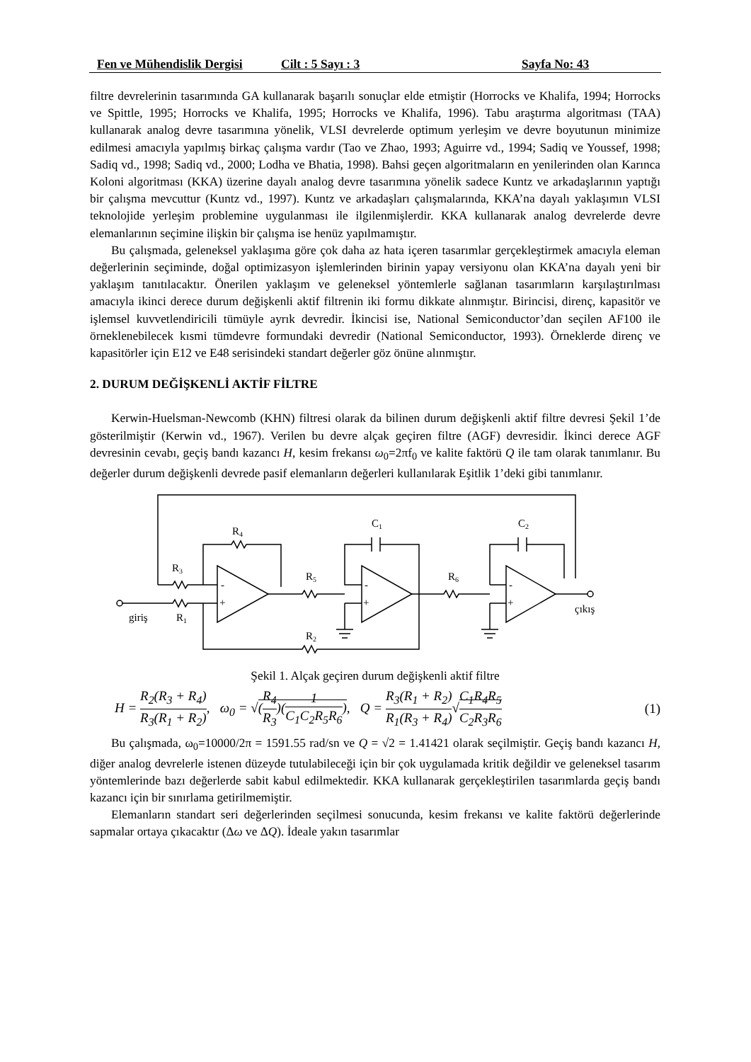Fen ve Mühendislik Dergisi Cilt : 5 Sayı : 3 Sayfa No: 43
filtre devrelerinin tasarımında GA kullanarak başarılı sonuçlar elde etmiştir (Horrocks ve Khalifa, 1994; Horrocks ve Spittle, 1995; Horrocks ve Khalifa, 1995; Horrocks ve Khalifa, 1996). Tabu araştırma algoritması (TAA) kullanarak analog devre tasarımına yönelik, VLSI devrelerde optimum yerleşim ve devre boyutunun minimize edilmesi amacıyla yapılmış birkaç çalışma vardır (Tao ve Zhao, 1993; Aguirre vd., 1994; Sadiq ve Youssef, 1998; Sadiq vd., 1998; Sadiq vd., 2000; Lodha ve Bhatia, 1998). Bahsi geçen algoritmaların en yenilerinden olan Karınca Koloni algoritması (KKA) üzerine dayalı analog devre tasarımına yönelik sadece Kuntz ve arkadaşlarının yaptığı bir çalışma mevcuttur (Kuntz vd., 1997). Kuntz ve arkadaşları çalışmalarında, KKA’na dayalı yaklaşımın VLSI teknolojide yerleşim problemine uygulanması ile ilgilenmişlerdir. KKA kullanarak analog devrelerde devre elemanlarının seçimine ilişkin bir çalışma ise henüz yapılmamıştır.
Bu çalışmada, geleneksel yaklaşıma göre çok daha az hata içeren tasarımlar gerçekleştirmek amacıyla eleman değerlerinin seçiminde, doğal optimizasyon işlemlerinden birinin yapay versiyonu olan KKA’na dayalı yeni bir yaklaşım tanıtılacaktır. Önerilen yaklaşım ve geleneksel yöntemlerle sağlanan tasarımların karşılaştırılması amacıyla ikinci derece durum değişkenli aktif filtrenin iki formu dikkate alınmıştır. Birincisi, direnç, kapasitör ve işlemsel kuvvetlendiricili tümüyle ayrık devredir. İkincisi ise, National Semiconductor’dan seçilen AF100 ile örneklenebilecek kısmi tümdevre formundaki devredir (National Semiconductor, 1993). Örneklerde direnç ve kapasitörler için E12 ve E48 serisindeki standart değerler göz önüne alınmıştır.
2. DURUM DEĞİŞKENLİ AKTİF FİLTRE
Kerwin-Huelsman-Newcomb (KHN) filtresi olarak da bilinen durum değişkenli aktif filtre devresi Şekil 1’de gösterilmiştir (Kerwin vd., 1967). Verilen bu devre alçak geçiren filtre (AGF) devresidir. İkinci derece AGF devresinin cevabı, geçiş bandı kazancı H, kesim frekansı ω<sub>0</sub>=2πf<sub>0</sub> ve kalite faktörü Q ile tam olarak tanımlanır. Bu değerler durum değişkenli devrede pasif elemanların değerleri kullanılarak Eşitlik 1’deki gibi tanımlanır.
R4
R3
R1
giriş
R5
R2
C1
R6
C2
çıkış
-
+
-
+
-
+
Şekil 1. Alçak geçiren durum değişkenli aktif filtre
H = R<sub>2</sub>(R<sub>3</sub> + R<sub>4</sub>) R<sub>3</sub>(R<sub>1</sub> + R<sub>2</sub>), ω<sub>0</sub> = √(R<sub>4</sub> R<sub>3</sub>)(1 C<sub>1</sub>C<sub>2</sub>R<sub>5</sub>R<sub>6</sub>), Q = R<sub>3</sub>(R<sub>1</sub> + R<sub>2</sub>) R<sub>1</sub>(R<sub>3</sub> + R<sub>4</sub>)√C<sub>1</sub>R<sub>4</sub>R<sub>5</sub> C<sub>2</sub>R<sub>3</sub>R<sub>6</sub> (1)
Bu çalışmada, ω<sub>0</sub>=10000/2π = 1591.55 rad/sn ve Q = √2 = 1.41421 olarak seçilmiştir. Geçiş bandı kazancı H, diğer analog devrelerle istenen düzeyde tutulabileceği için bir çok uygulamada kritik değildir ve geleneksel tasarım yöntemlerinde bazı değerlerde sabit kabul edilmektedir. KKA kullanarak gerçekleştirilen tasarımlarda geçiş bandı kazancı için bir sınırlama getirilmemiştir.
Elemanların standart seri değerlerinden seçilmesi sonucunda, kesim frekansı ve kalite faktörü değerlerinde sapmalar ortaya çıkacaktır (Δω ve ΔQ). İdeale yakın tasarımlar